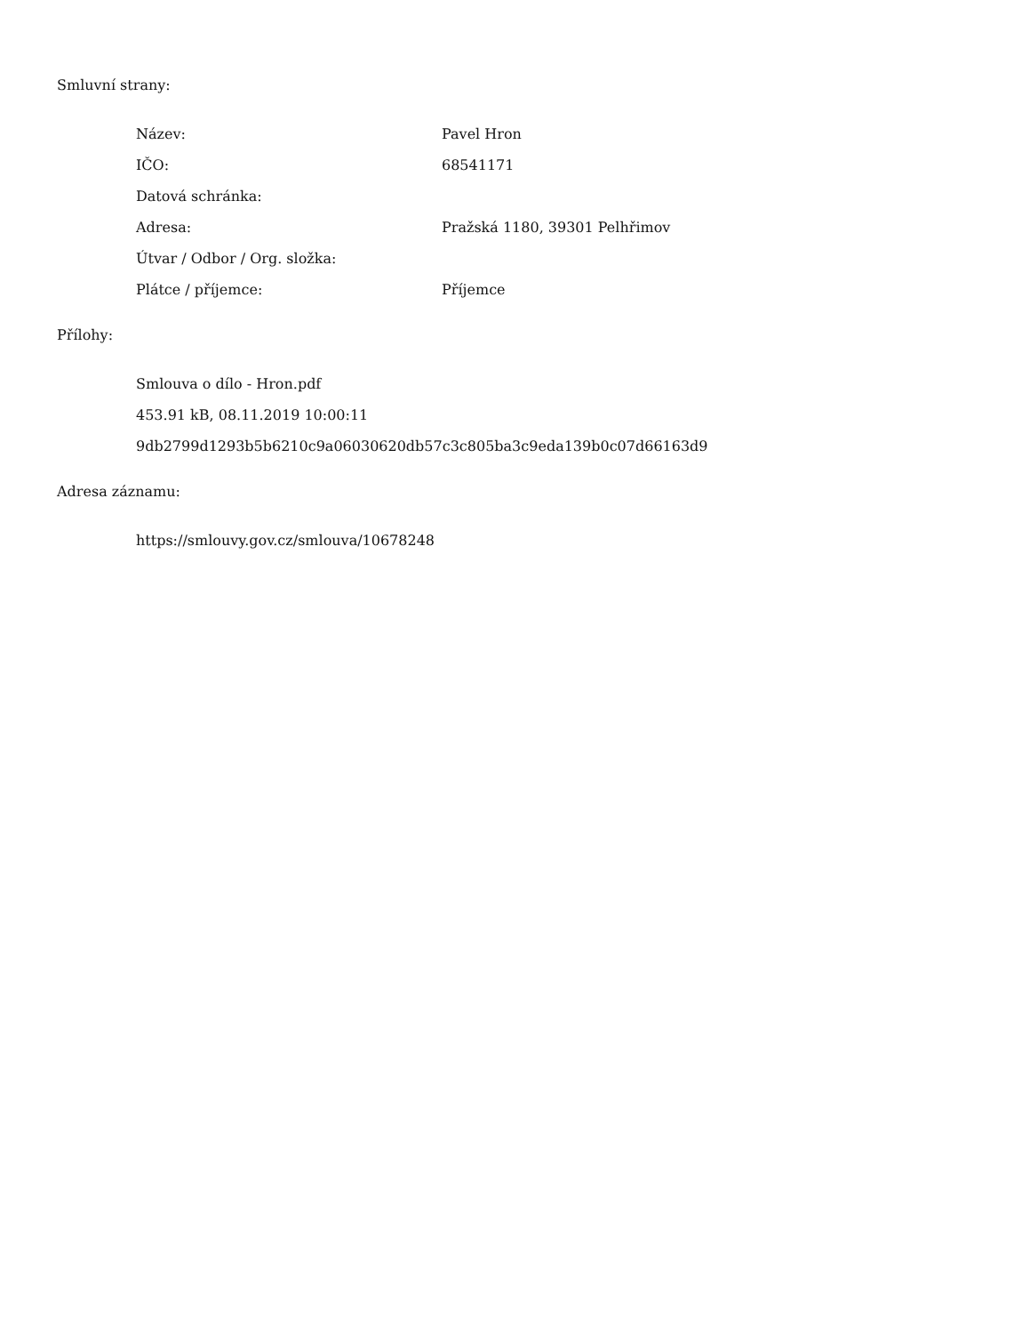Smluvní strany:
| Název: | Pavel Hron |
| IČO: | 68541171 |
| Datová schránka: | |
| Adresa: | Pražská 1180, 39301 Pelhřimov |
| Útvar / Odbor / Org. složka: | |
| Plátce / příjemce: | Příjemce |
Přílohy:
Smlouva o dílo - Hron.pdf
453.91 kB, 08.11.2019 10:00:11
9db2799d1293b5b6210c9a06030620db57c3c805ba3c9eda139b0c07d66163d9
Adresa záznamu:
https://smlouvy.gov.cz/smlouva/10678248